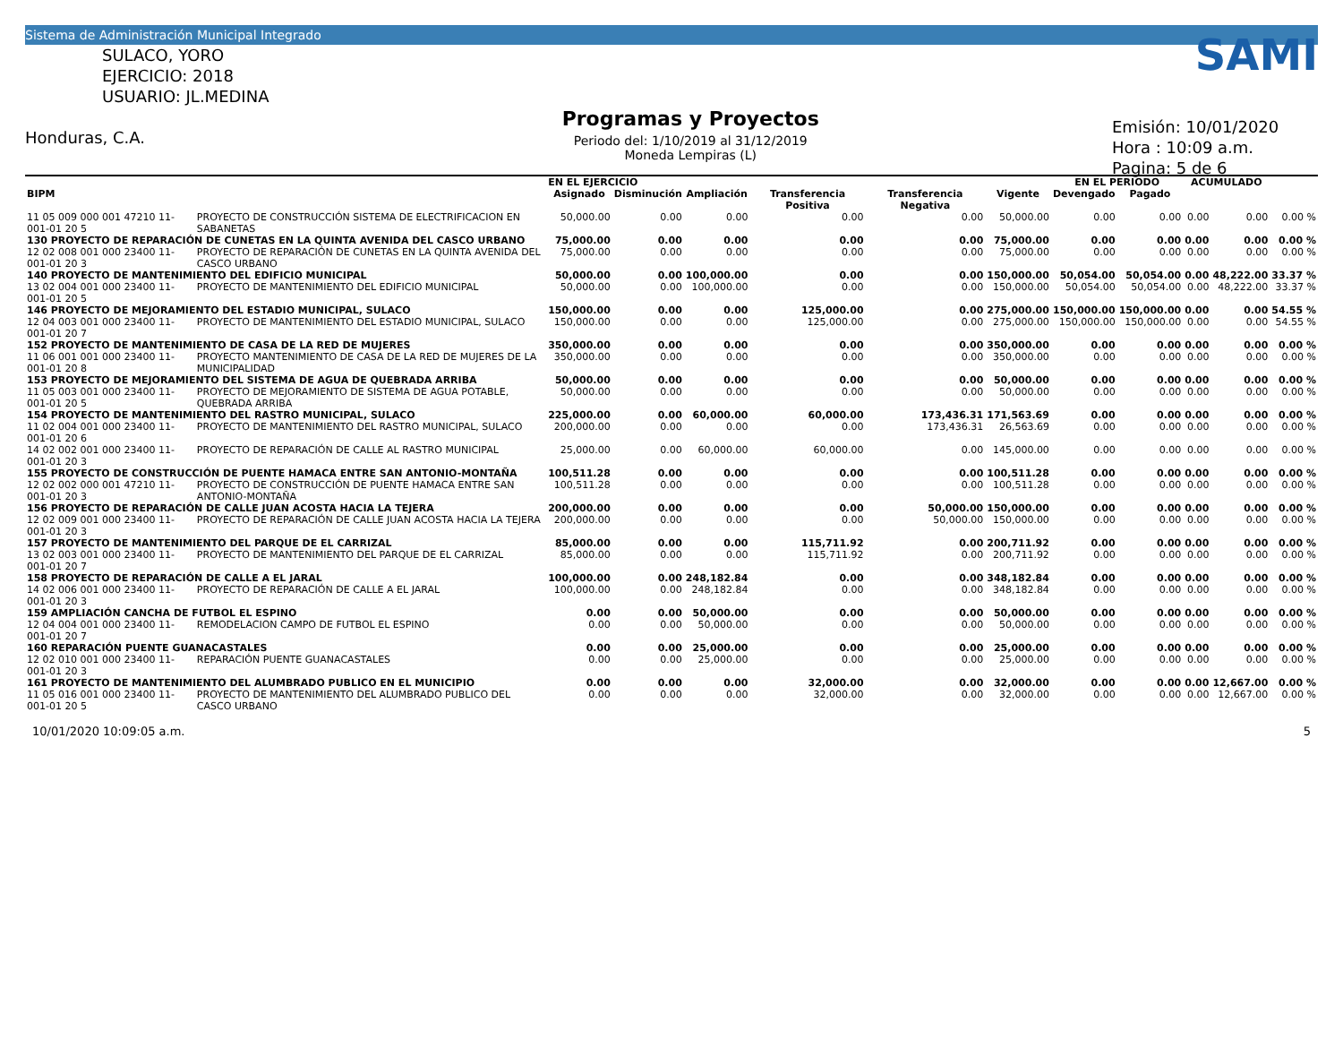Sistema de Administración Municipal Integrado
SULACO, YORO
EJERCICIO: 2018
USUARIO: JL.MEDINA
Honduras, C.A.
Programas y Proyectos
Periodo del: 1/10/2019 al 31/12/2019
Moneda Lempiras (L)
SAMI
Emisión: 10/01/2020
Hora : 10:09 a.m.
Pagina: 5 de 6
| | | EN EL EJERCICIO | | | | | | EN EL PERIODO | | ACUMULADO | | |
| --- | --- | --- | --- | --- | --- | --- | --- | --- | --- | --- | --- | --- |
| BIPM | | Asignado | Disminución | Ampliación | Transferencia Positiva | Transferencia Negativa | Vigente | Devengado | Pagado | | | |
| 11 05 009 000 001 47210 11-001-01 20 5 | PROYECTO DE CONSTRUCCIÓN SISTEMA DE ELECTRIFICACION EN SABANETAS | 50,000.00 | 0.00 | 0.00 | 0.00 | 0.00 | 50,000.00 | 0.00 | 0.00 | 0.00 | 0.00 | 0.00 % |
| 130 PROYECTO DE REPARACIÓN DE CUNETAS EN LA QUINTA AVENIDA DEL CASCO URBANO | | 75,000.00 | 0.00 | 0.00 | 0.00 | 0.00 | 75,000.00 | 0.00 | 0.00 | 0.00 | 0.00 | 0.00 % |
| 12 02 008 001 000 23400 11-001-01 20 3 | PROYECTO DE REPARACIÓN DE CUNETAS EN LA QUINTA AVENIDA DEL CASCO URBANO | 75,000.00 | 0.00 | 0.00 | 0.00 | 0.00 | 75,000.00 | 0.00 | 0.00 | 0.00 | 0.00 | 0.00 % |
| 140 PROYECTO DE MANTENIMIENTO DEL EDIFICIO MUNICIPAL | | 50,000.00 | 0.00 | 100,000.00 | 0.00 | 0.00 | 150,000.00 | 50,054.00 | 50,054.00 | 0.00 | 48,222.00 | 33.37 % |
| 13 02 004 001 000 23400 11-001-01 20 5 | PROYECTO DE MANTENIMIENTO DEL EDIFICIO MUNICIPAL | 50,000.00 | 0.00 | 100,000.00 | 0.00 | 0.00 | 150,000.00 | 50,054.00 | 50,054.00 | 0.00 | 48,222.00 | 33.37 % |
| 146 PROYECTO DE MEJORAMIENTO DEL ESTADIO MUNICIPAL, SULACO | | 150,000.00 | 0.00 | 0.00 | 125,000.00 | 0.00 | 275,000.00 | 150,000.00 | 150,000.00 | 0.00 | 0.00 | 54.55 % |
| 12 04 003 001 000 23400 11-001-01 20 7 | PROYECTO DE MANTENIMIENTO DEL ESTADIO MUNICIPAL, SULACO | 150,000.00 | 0.00 | 0.00 | 125,000.00 | 0.00 | 275,000.00 | 150,000.00 | 150,000.00 | 0.00 | 0.00 | 54.55 % |
| 152 PROYECTO DE MANTENIMIENTO DE CASA DE LA RED DE MUJERES | | 350,000.00 | 0.00 | 0.00 | 0.00 | 0.00 | 350,000.00 | 0.00 | 0.00 | 0.00 | 0.00 | 0.00 % |
| 11 06 001 001 000 23400 11-001-01 20 8 | PROYECTO MANTENIMIENTO DE CASA DE LA RED DE MUJERES DE LA MUNICIPALIDAD | 350,000.00 | 0.00 | 0.00 | 0.00 | 0.00 | 350,000.00 | 0.00 | 0.00 | 0.00 | 0.00 | 0.00 % |
| 153 PROYECTO DE MEJORAMIENTO DEL SISTEMA DE AGUA DE QUEBRADA ARRIBA | | 50,000.00 | 0.00 | 0.00 | 0.00 | 0.00 | 50,000.00 | 0.00 | 0.00 | 0.00 | 0.00 | 0.00 % |
| 11 05 003 001 000 23400 11-001-01 20 5 | PROYECTO DE MEJORAMIENTO DE SISTEMA DE AGUA POTABLE, QUEBRADA ARRIBA | 50,000.00 | 0.00 | 0.00 | 0.00 | 0.00 | 50,000.00 | 0.00 | 0.00 | 0.00 | 0.00 | 0.00 % |
| 154 PROYECTO DE MANTENIMIENTO DEL RASTRO MUNICIPAL, SULACO | | 225,000.00 | 0.00 | 60,000.00 | 60,000.00 | 173,436.31 | 171,563.69 | 0.00 | 0.00 | 0.00 | 0.00 | 0.00 % |
| 11 02 004 001 000 23400 11-001-01 20 6 | PROYECTO DE MANTENIMIENTO DEL RASTRO MUNICIPAL, SULACO | 200,000.00 | 0.00 | 0.00 | 0.00 | 173,436.31 | 26,563.69 | 0.00 | 0.00 | 0.00 | 0.00 | 0.00 % |
| 14 02 002 001 000 23400 11-001-01 20 3 | PROYECTO DE REPARACIÓN DE CALLE AL RASTRO MUNICIPAL | 25,000.00 | 0.00 | 60,000.00 | 60,000.00 | 0.00 | 145,000.00 | 0.00 | 0.00 | 0.00 | 0.00 | 0.00 % |
| 155 PROYECTO DE CONSTRUCCIÓN DE PUENTE HAMACA ENTRE SAN ANTONIO-MONTAÑA | | 100,511.28 | 0.00 | 0.00 | 0.00 | 0.00 | 100,511.28 | 0.00 | 0.00 | 0.00 | 0.00 | 0.00 % |
| 12 02 002 000 001 47210 11-001-01 20 3 | PROYECTO DE CONSTRUCCIÓN DE PUENTE HAMACA ENTRE SAN ANTONIO-MONTAÑA | 100,511.28 | 0.00 | 0.00 | 0.00 | 0.00 | 100,511.28 | 0.00 | 0.00 | 0.00 | 0.00 | 0.00 % |
| 156 PROYECTO DE REPARACIÓN DE CALLE JUAN ACOSTA HACIA LA TEJERA | | 200,000.00 | 0.00 | 0.00 | 0.00 | 50,000.00 | 150,000.00 | 0.00 | 0.00 | 0.00 | 0.00 | 0.00 % |
| 12 02 009 001 000 23400 11-001-01 20 3 | PROYECTO DE REPARACIÓN DE CALLE JUAN ACOSTA HACIA LA TEJERA | 200,000.00 | 0.00 | 0.00 | 0.00 | 50,000.00 | 150,000.00 | 0.00 | 0.00 | 0.00 | 0.00 | 0.00 % |
| 157 PROYECTO DE MANTENIMIENTO DEL PARQUE DE EL CARRIZAL | | 85,000.00 | 0.00 | 0.00 | 115,711.92 | 0.00 | 200,711.92 | 0.00 | 0.00 | 0.00 | 0.00 | 0.00 % |
| 13 02 003 001 000 23400 11-001-01 20 7 | PROYECTO DE MANTENIMIENTO DEL PARQUE DE EL CARRIZAL | 85,000.00 | 0.00 | 0.00 | 115,711.92 | 0.00 | 200,711.92 | 0.00 | 0.00 | 0.00 | 0.00 | 0.00 % |
| 158 PROYECTO DE REPARACIÓN DE CALLE A EL JARAL | | 100,000.00 | 0.00 | 248,182.84 | 0.00 | 0.00 | 348,182.84 | 0.00 | 0.00 | 0.00 | 0.00 | 0.00 % |
| 14 02 006 001 000 23400 11-001-01 20 3 | PROYECTO DE REPARACIÓN DE CALLE A EL JARAL | 100,000.00 | 0.00 | 248,182.84 | 0.00 | 0.00 | 348,182.84 | 0.00 | 0.00 | 0.00 | 0.00 | 0.00 % |
| 159 AMPLIACIÓN CANCHA DE FUTBOL EL ESPINO | | 0.00 | 0.00 | 50,000.00 | 0.00 | 0.00 | 50,000.00 | 0.00 | 0.00 | 0.00 | 0.00 | 0.00 % |
| 12 04 004 001 000 23400 11-001-01 20 7 | REMODELACION CAMPO DE FUTBOL EL ESPINO | 0.00 | 0.00 | 50,000.00 | 0.00 | 0.00 | 50,000.00 | 0.00 | 0.00 | 0.00 | 0.00 | 0.00 % |
| 160 REPARACIÓN PUENTE GUANACASTALES | | 0.00 | 0.00 | 25,000.00 | 0.00 | 0.00 | 25,000.00 | 0.00 | 0.00 | 0.00 | 0.00 | 0.00 % |
| 12 02 010 001 000 23400 11-001-01 20 3 | REPARACIÓN PUENTE GUANACASTALES | 0.00 | 0.00 | 25,000.00 | 0.00 | 0.00 | 25,000.00 | 0.00 | 0.00 | 0.00 | 0.00 | 0.00 % |
| 161 PROYECTO DE MANTENIMIENTO DEL ALUMBRADO PUBLICO EN EL MUNICIPIO | | 0.00 | 0.00 | 0.00 | 32,000.00 | 0.00 | 32,000.00 | 0.00 | 0.00 | 0.00 | 12,667.00 | 0.00 % |
| 11 05 016 001 000 23400 11-001-01 20 5 | PROYECTO DE MANTENIMIENTO DEL ALUMBRADO PUBLICO DEL CASCO URBANO | 0.00 | 0.00 | 0.00 | 32,000.00 | 0.00 | 32,000.00 | 0.00 | 0.00 | 0.00 | 12,667.00 | 0.00 % |
10/01/2020 10:09:05 a.m. 5